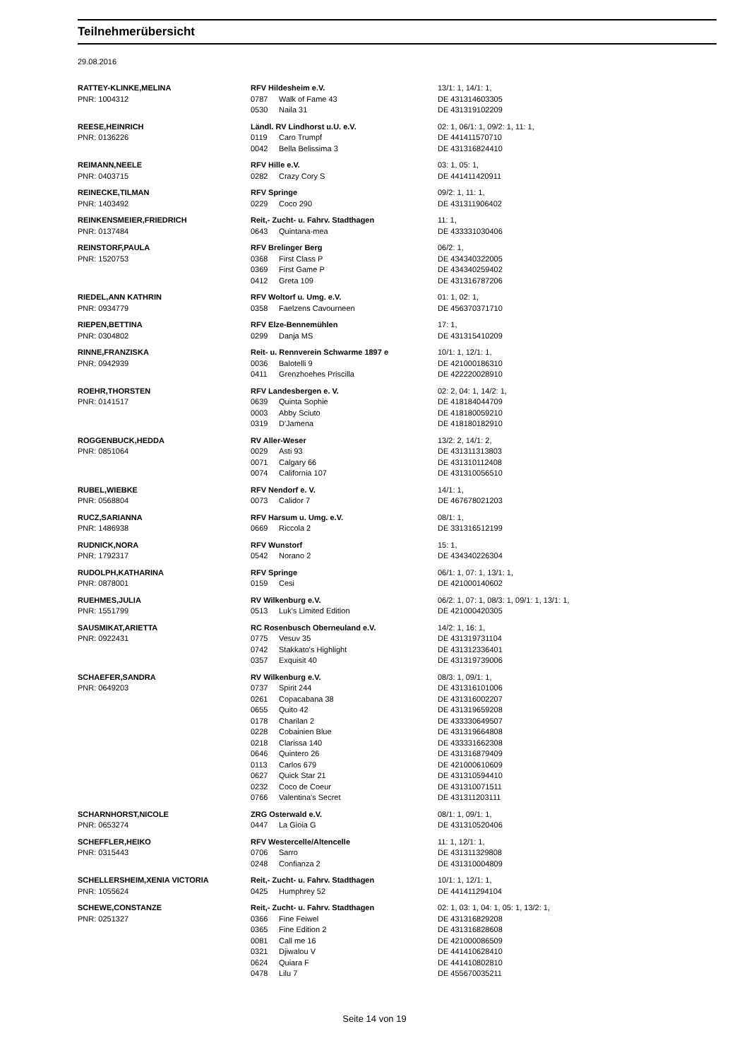Teilnehmerübersicht
29.08.2016
| RATTEY-KLINKE,MELINA | RFV Hildesheim e.V. | | 13/1: 1, 14/1: 1, |
| PNR: 1004312 | 0787 | Walk of Fame 43 | DE 431314603305 |
| | 0530 | Naila 31 | DE 431319102209 |
| REESE,HEINRICH | Ländl. RV Lindhorst u.U. e.V. | | 02: 1, 06/1: 1, 09/2: 1, 11: 1, |
| PNR: 0136226 | 0119 | Caro Trumpf | DE 441411570710 |
| | 0042 | Bella Belissima 3 | DE 431316824410 |
| REIMANN,NEELE | RFV Hille e.V. | | 03: 1, 05: 1, |
| PNR: 0403715 | 0282 | Crazy Cory S | DE 441411420911 |
| REINECKE,TILMAN | RFV Springe | | 09/2: 1, 11: 1, |
| PNR: 1403492 | 0229 | Coco 290 | DE 431311906402 |
| REINKENSMEIER,FRIEDRICH | Reit,- Zucht- u. Fahrv. Stadthagen | | 11: 1, |
| PNR: 0137484 | 0643 | Quintana-mea | DE 433331030406 |
| REINSTORF,PAULA | RFV Brelinger Berg | | 06/2: 1, |
| PNR: 1520753 | 0368 | First Class P | DE 434340322005 |
| | 0369 | First Game P | DE 434340259402 |
| | 0412 | Greta 109 | DE 431316787206 |
| RIEDEL,ANN KATHRIN | RFV Woltorf u. Umg. e.V. | | 01: 1, 02: 1, |
| PNR: 0934779 | 0358 | Faelzens Cavourneen | DE 456370371710 |
| RIEPEN,BETTINA | RFV Elze-Bennemühlen | | 17: 1, |
| PNR: 0304802 | 0299 | Danja MS | DE 431315410209 |
| RINNE,FRANZISKA | Reit- u. Rennverein Schwarme 1897 e | | 10/1: 1, 12/1: 1, |
| PNR: 0942939 | 0036 | Balotelli 9 | DE 421000186310 |
| | 0411 | Grenzhoehes Priscilla | DE 422220028910 |
| ROEHR,THORSTEN | RFV Landesbergen e. V. | | 02: 2, 04: 1, 14/2: 1, |
| PNR: 0141517 | 0639 | Quinta Sophie | DE 418184044709 |
| | 0003 | Abby Sciuto | DE 418180059210 |
| | 0319 | D'Jamena | DE 418180182910 |
| ROGGENBUCK,HEDDA | RV Aller-Weser | | 13/2: 2, 14/1: 2, |
| PNR: 0851064 | 0029 | Asti 93 | DE 431311313803 |
| | 0071 | Calgary 66 | DE 431310112408 |
| | 0074 | California 107 | DE 431310056510 |
| RUBEL,WIEBKE | RFV Nendorf e. V. | | 14/1: 1, |
| PNR: 0568804 | 0073 | Calidor 7 | DE 467678021203 |
| RUCZ,SARIANNA | RFV Harsum u. Umg. e.V. | | 08/1: 1, |
| PNR: 1486938 | 0669 | Riccola 2 | DE 331316512199 |
| RUDNICK,NORA | RFV Wunstorf | | 15: 1, |
| PNR: 1792317 | 0542 | Norano 2 | DE 434340226304 |
| RUDOLPH,KATHARINA | RFV Springe | | 06/1: 1, 07: 1, 13/1: 1, |
| PNR: 0878001 | 0159 | Cesi | DE 421000140602 |
| RUEHMES,JULIA | RV Wilkenburg e.V. | | 06/2: 1, 07: 1, 08/3: 1, 09/1: 1, 13/1: 1, |
| PNR: 1551799 | 0513 | Luk's Limited Edition | DE 421000420305 |
| SAUSMIKAT,ARIETTA | RC Rosenbusch Oberneuland e.V. | | 14/2: 1, 16: 1, |
| PNR: 0922431 | 0775 | Vesuv 35 | DE 431319731104 |
| | 0742 | Stakkato's Highlight | DE 431312336401 |
| | 0357 | Exquisit 40 | DE 431319739006 |
| SCHAEFER,SANDRA | RV Wilkenburg e.V. | | 08/3: 1, 09/1: 1, |
| PNR: 0649203 | 0737 | Spirit 244 | DE 431316101006 |
| | 0261 | Copacabana 38 | DE 431316002207 |
| | 0655 | Quito 42 | DE 431319659208 |
| | 0178 | Charilan 2 | DE 433330649507 |
| | 0228 | Cobainien Blue | DE 431319664808 |
| | 0218 | Clarissa 140 | DE 433331662308 |
| | 0646 | Quintero 26 | DE 431316879409 |
| | 0113 | Carlos 679 | DE 421000610609 |
| | 0627 | Quick Star 21 | DE 431310594410 |
| | 0232 | Coco de Coeur | DE 431310071511 |
| | 0766 | Valentina's Secret | DE 431311203111 |
| SCHARNHORST,NICOLE | ZRG Osterwald e.V. | | 08/1: 1, 09/1: 1, |
| PNR: 0653274 | 0447 | La Gioia G | DE 431310520406 |
| SCHEFFLER,HEIKO | RFV Westercelle/Altencelle | | 11: 1, 12/1: 1, |
| PNR: 0315443 | 0706 | Sarro | DE 431311329808 |
| | 0248 | Confianza 2 | DE 431310004809 |
| SCHELLERSHEIM,XENIA VICTORIA | Reit,- Zucht- u. Fahrv. Stadthagen | | 10/1: 1, 12/1: 1, |
| PNR: 1055624 | 0425 | Humphrey 52 | DE 441411294104 |
| SCHEWE,CONSTANZE | Reit,- Zucht- u. Fahrv. Stadthagen | | 02: 1, 03: 1, 04: 1, 05: 1, 13/2: 1, |
| PNR: 0251327 | 0366 | Fine Feiwel | DE 431316829208 |
| | 0365 | Fine Edition 2 | DE 431316828608 |
| | 0081 | Call me 16 | DE 421000086509 |
| | 0321 | Djiwalou V | DE 441410628410 |
| | 0624 | Quiara F | DE 441410802810 |
| | 0478 | Lilu 7 | DE 455670035211 |
Seite 14 von 19